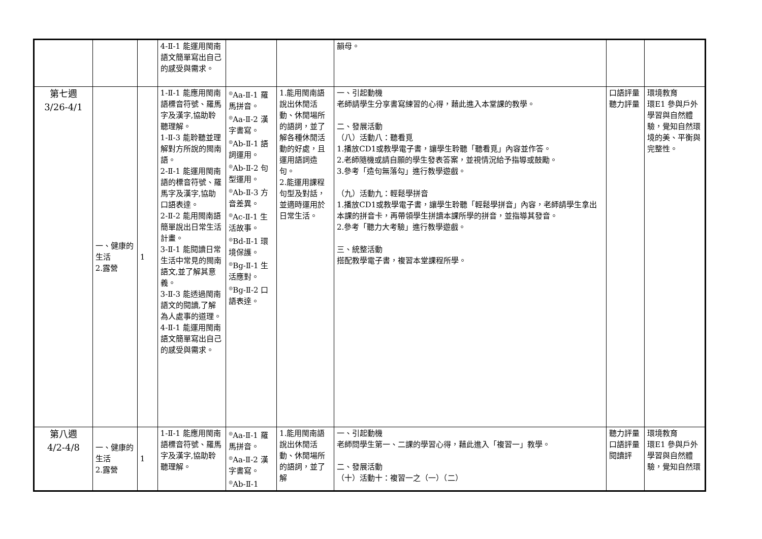| | | | 4-Ⅱ-1 能運用閩南語文簡單寫出自己的感受與需求。 | | | 韻母。 | | |
| 第七週 3/26-4/1 | 一、健康的生活 2.露營 | 1 | 1-Ⅱ-1 能應用閩南語標音符號、羅馬字及漢字,協助聆聽理解。 1-Ⅱ-3 能聆聽並理解對方所說的閩南語。 2-Ⅱ-1 能運用閩南語的標音符號、羅馬字及漢字,協助口語表達。 2-Ⅱ-2 能用閩南語簡單說出日常生活計畫。 3-Ⅱ-1 能閱讀日常生活中常見的閩南語文,並了解其意義。 3-Ⅱ-3 能透過閩南語文的閱讀,了解為人處事的道理。 4-Ⅱ-1 能運用閩南語文簡單寫出自己的感受與需求。 | <sup>◎</sup>Aa-Ⅱ-1 羅馬拼音。 <sup>◎</sup>Aa-Ⅱ-2 漢字書寫。 <sup>◎</sup>Ab-Ⅱ-1 語詞運用。 <sup>◎</sup>Ab-Ⅱ-2 句型運用。 <sup>◎</sup>Ab-Ⅱ-3 方音差異。 <sup>◎</sup>Ac-Ⅱ-1 生活故事。 <sup>◎</sup>Bd-Ⅱ-1 環境保護。 <sup>◎</sup>Bg-Ⅱ-1 生活應對。 <sup>◎</sup>Bg-Ⅱ-2 口語表達。 | 1.能用閩南語說出休閒活動、休閒場所的語詞，並了解各種休閒活動的好處，且運用語詞造句。 2.能運用課程句型及對話，並適時運用於日常生活。 | 一、引起動機 老師請學生分享書寫練習的心得，藉此進入本堂課的教學。 二、發展活動 （八）活動八：聽看覓 1.播放CD1或教學電子書，讓學生聆聽「聽看覓」內容並作答。 2.老師隨機或請自願的學生發表答案，並視情況給予指導或鼓勵。 3.參考「造句無落勾」進行教學遊戲。 （九）活動九：輕鬆學拼音 1.播放CD1或教學電子書，讓學生聆聽「輕鬆學拼音」內容，老師請學生拿出本課的拼音卡，再帶領學生拼讀本課所學的拼音，並指導其發音。 2.參考「聽力大考驗」進行教學遊戲。 三、統整活動 搭配教學電子書，複習本堂課程所學。 | 口語評量 聽力評量 | 環境教育 環E1 參與戶外學習與自然體驗，覺知自然環境的美、平衡與完整性。 |
| 第八週 4/2-4/8 | 一、健康的生活 2.露營 | 1 | 1-Ⅱ-1 能應用閩南語標音符號、羅馬字及漢字,協助聆聽理解。 | <sup>◎</sup>Aa-Ⅱ-1 羅馬拼音。 <sup>◎</sup>Aa-Ⅱ-2 漢字書寫。 <sup>◎</sup>Ab-Ⅱ-1 | 1.能用閩南語說出休閒活動、休閒場所的語詞，並了解 | 一、引起動機 老師問學生第一、二課的學習心得，藉此進入「複習一」教學。 二、發展活動 （十）活動十：複習一之（一）（二） | 聽力評量 口語評量 閱讀評 | 環境教育 環E1 參與戶外學習與自然體驗，覺知自然環 |